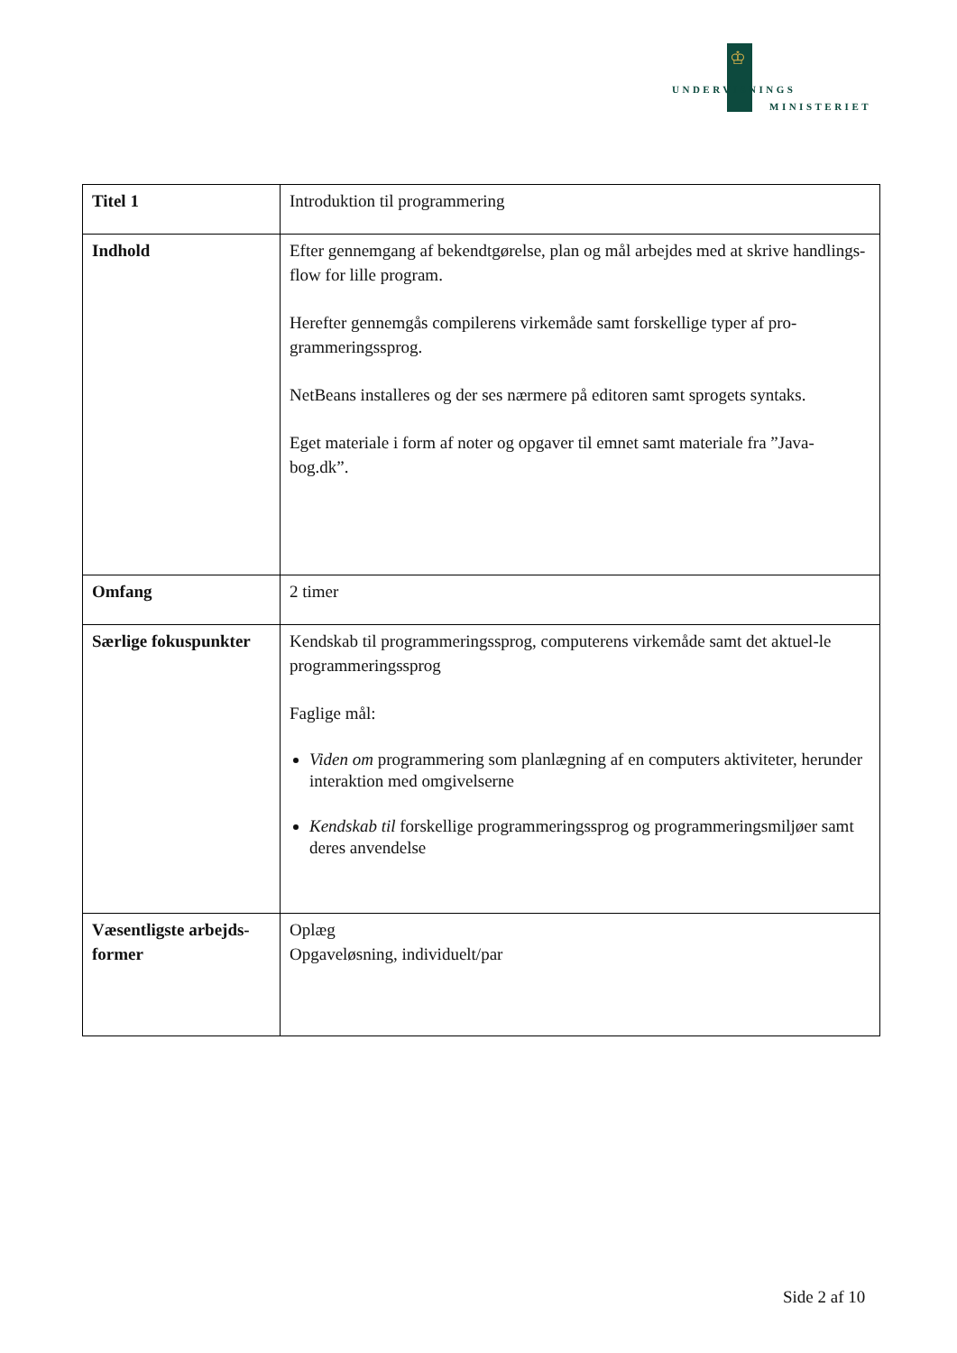♔
UNDERVISNINGS
MINISTERIET
| Titel 1 | Introduktion til programmering |
| Indhold | Efter gennemgang af bekendtgørelse, plan og mål arbejdes med at skrive handlings-flow for lille program. Herefter gennemgås compilerens virkemåde samt forskellige typer af pro-grammeringssprog. NetBeans installeres og der ses nærmere på editoren samt sprogets syntaks. Eget materiale i form af noter og opgaver til emnet samt materiale fra ”Java-bog.dk”. |
| Omfang | 2 timer |
| Særlige fokuspunkter | Kendskab til programmeringssprog, computerens virkemåde samt det aktuel-le programmeringssprog Faglige mål: Viden om programmering som planlægning af en computers aktiviteter, herunder interaktion med omgivelserne Kendskab til forskellige programmeringssprog og programmeringsmiljøer samt deres anvendelse |
| Væsentligste arbejds-former | Oplæg Opgaveløsning, individuelt/par |
Side 2 af 10